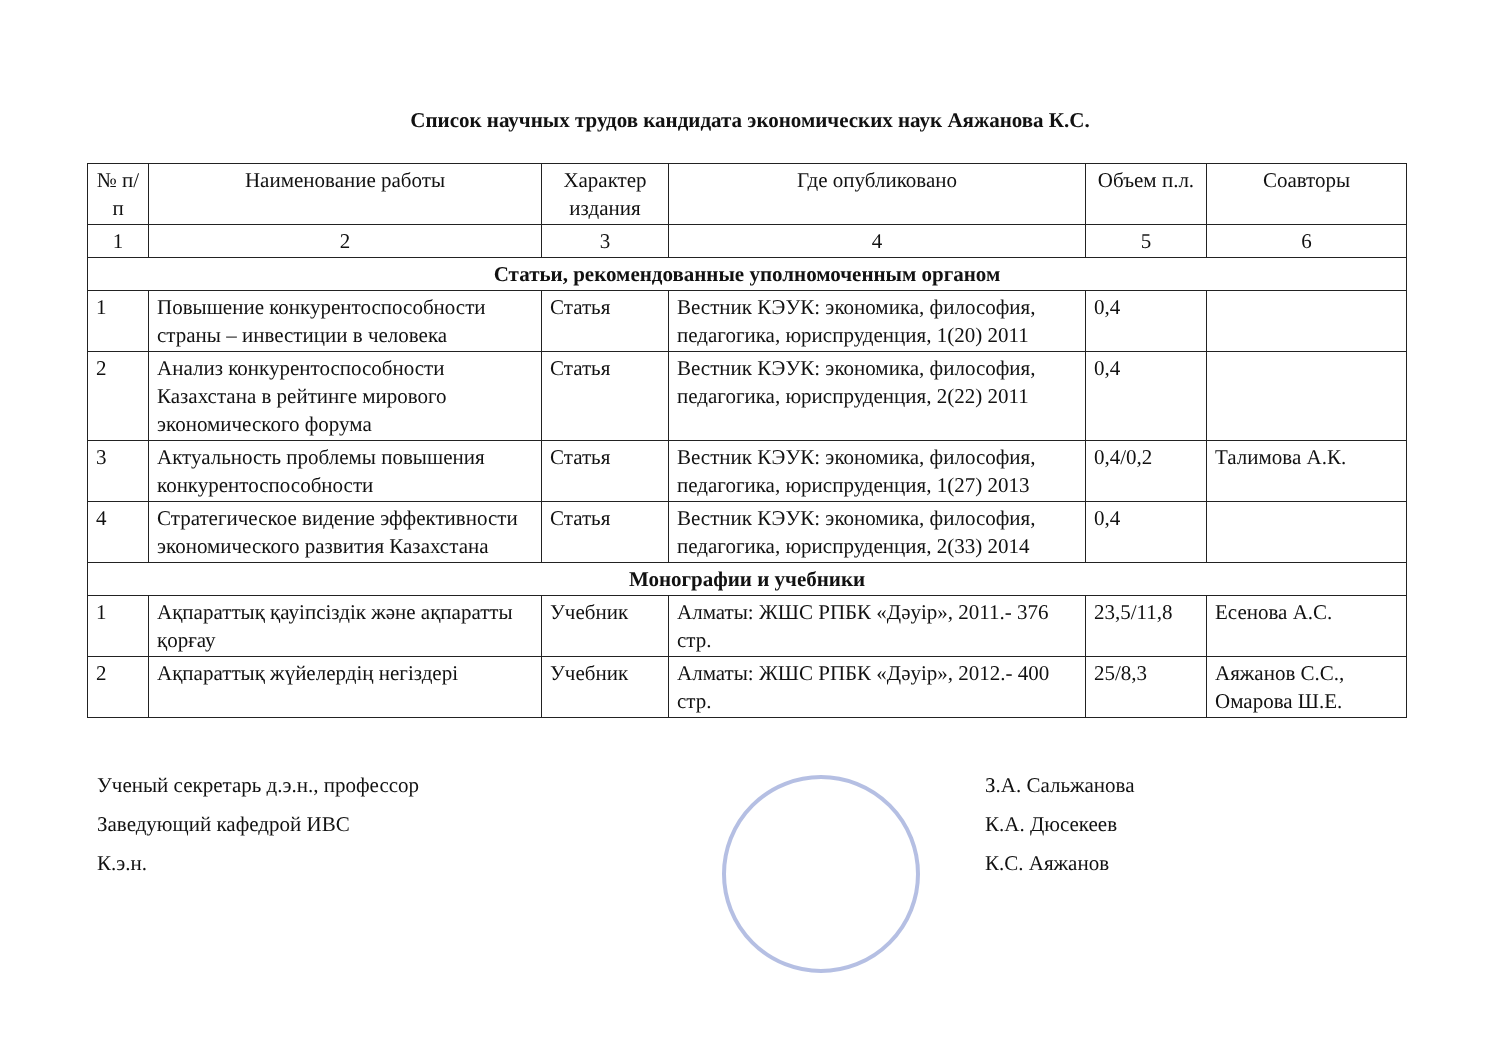Список научных трудов кандидата экономических наук Аяжанова К.С.
| № п/п | Наименование работы | Характер издания | Где опубликовано | Объем п.л. | Соавторы |
| --- | --- | --- | --- | --- | --- |
| 1 | 2 | 3 | 4 | 5 | 6 |
| Статьи, рекомендованные уполномоченным органом | | | | | |
| 1 | Повышение конкурентоспособности страны – инвестиции в человека | Статья | Вестник КЭУК: экономика, философия, педагогика, юриспруденция, 1(20) 2011 | 0,4 | |
| 2 | Анализ конкурентоспособности Казахстана в рейтинге мирового экономического форума | Статья | Вестник КЭУК: экономика, философия, педагогика, юриспруденция, 2(22) 2011 | 0,4 | |
| 3 | Актуальность проблемы повышения конкурентоспособности | Статья | Вестник КЭУК: экономика, философия, педагогика, юриспруденция, 1(27) 2013 | 0,4/0,2 | Талимова А.К. |
| 4 | Стратегическое видение эффективности экономического развития Казахстана | Статья | Вестник КЭУК: экономика, философия, педагогика, юриспруденция, 2(33) 2014 | 0,4 | |
| Монографии и учебники | | | | | |
| 1 | Ақпараттық қауіпсіздік және ақпаратты қорғау | Учебник | Алматы: ЖШС РПБК «Дәуір», 2011.- 376 стр. | 23,5/11,8 | Есенова А.С. |
| 2 | Ақпараттық жүйелердің негіздері | Учебник | Алматы: ЖШС РПБК «Дәуір», 2012.- 400 стр. | 25/8,3 | Аяжанов С.С., Омарова Ш.Е. |
Ученый секретарь д.э.н., профессор
Заведующий кафедрой ИВС
К.э.н.
З.А. Сальжанова
К.А. Дюсекеев
К.С. Аяжанов